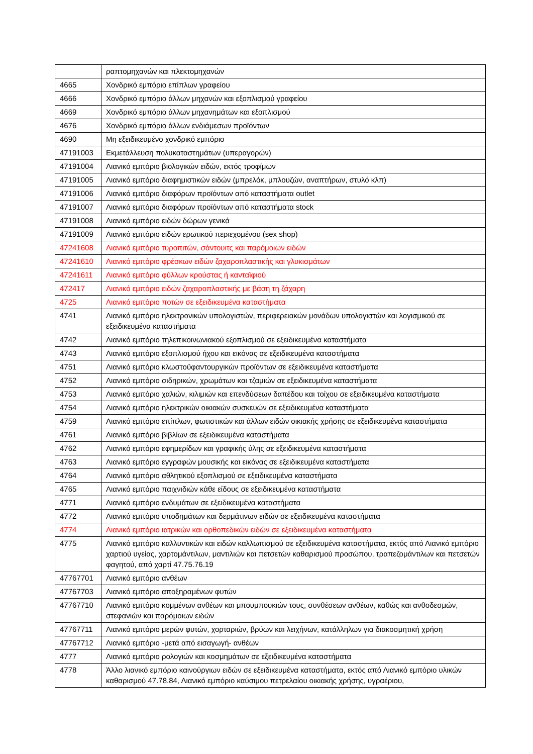| | ραπτομηχανών και πλεκτομηχανών |
| 4665 | Χονδρικό εμπόριο επίπλων γραφείου |
| 4666 | Χονδρικό εμπόριο άλλων μηχανών και εξοπλισμού γραφείου |
| 4669 | Χονδρικό εμπόριο άλλων μηχανημάτων και εξοπλισμού |
| 4676 | Χονδρικό εμπόριο άλλων ενδιάμεσων προϊόντων |
| 4690 | Μη εξειδικευμένο χονδρικό εμπόριο |
| 47191003 | Εκμετάλλευση πολυκαταστημάτων (υπεραγορών) |
| 47191004 | Λιανικό εμπόριο βιολογικών ειδών, εκτός τροφίμων |
| 47191005 | Λιανικό εμπόριο διαφημιστικών ειδών (μπρελόκ, μπλουζών, αναπτήρων, στυλό κλπ) |
| 47191006 | Λιανικό εμπόριο διαφόρων προϊόντων από καταστήματα outlet |
| 47191007 | Λιανικό εμπόριο διαφόρων προϊόντων από καταστήματα stock |
| 47191008 | Λιανικό εμπόριο ειδών δώρων γενικά |
| 47191009 | Λιανικό εμπόριο ειδών ερωτικού περιεχομένου (sex shop) |
| 47241608 | Λιανικό εμπόριο τυροπιτών, σάντουιτς και παρόμοιων ειδών |
| 47241610 | Λιανικό εμπόριο φρέσκων ειδών ζαχαροπλαστικής και γλυκισμάτων |
| 47241611 | Λιανικό εμπόριο φύλλων κρούστας ή κανταϊφιού |
| 472417 | Λιανικό εμπόριο ειδών ζαχαροπλαστικής με βάση τη ζάχαρη |
| 4725 | Λιανικό εμπόριο ποτών σε εξειδικευμένα καταστήματα |
| 4741 | Λιανικό εμπόριο ηλεκτρονικών υπολογιστών, περιφερειακών μονάδων υπολογιστών και λογισμικού σε εξειδικευμένα καταστήματα |
| 4742 | Λιανικό εμπόριο τηλεπικοινωνιακού εξοπλισμού σε εξειδικευμένα καταστήματα |
| 4743 | Λιανικό εμπόριο εξοπλισμού ήχου και εικόνας σε εξειδικευμένα καταστήματα |
| 4751 | Λιανικό εμπόριο κλωστοϋφαντουργικών προϊόντων σε εξειδικευμένα καταστήματα |
| 4752 | Λιανικό εμπόριο σιδηρικών, χρωμάτων και τζαμιών σε εξειδικευμένα καταστήματα |
| 4753 | Λιανικό εμπόριο χαλιών, κιλιμιών και επενδύσεων δαπέδου και τοίχου σε εξειδικευμένα καταστήματα |
| 4754 | Λιανικό εμπόριο ηλεκτρικών οικιακών συσκευών σε εξειδικευμένα καταστήματα |
| 4759 | Λιανικό εμπόριο επίπλων, φωτιστικών και άλλων ειδών οικιακής χρήσης σε εξειδικευμένα καταστήματα |
| 4761 | Λιανικό εμπόριο βιβλίων σε εξειδικευμένα καταστήματα |
| 4762 | Λιανικό εμπόριο εφημερίδων και γραφικής ύλης σε εξειδικευμένα καταστήματα |
| 4763 | Λιανικό εμπόριο εγγραφών μουσικής και εικόνας σε εξειδικευμένα καταστήματα |
| 4764 | Λιανικό εμπόριο αθλητικού εξοπλισμού σε εξειδικευμένα καταστήματα |
| 4765 | Λιανικό εμπόριο παιχνιδιών κάθε είδους σε εξειδικευμένα καταστήματα |
| 4771 | Λιανικό εμπόριο ενδυμάτων σε εξειδικευμένα καταστήματα |
| 4772 | Λιανικό εμπόριο υποδημάτων και δερμάτινων ειδών σε εξειδικευμένα καταστήματα |
| 4774 | Λιανικό εμπόριο ιατρικών και ορθοπεδικών ειδών σε εξειδικευμένα καταστήματα |
| 4775 | Λιανικό εμπόριο καλλυντικών και ειδών καλλωπισμού σε εξειδικευμένα καταστήματα, εκτός από Λιανικό εμπόριο χαρτιού υγείας, χαρτομάντιλων, μαντιλιών και πετσετών καθαρισμού προσώπου, τραπεζομάντιλων και πετσετών φαγητού, από χαρτί 47.75.76.19 |
| 47767701 | Λιανικό εμπόριο ανθέων |
| 47767703 | Λιανικό εμπόριο αποξηραμένων φυτών |
| 47767710 | Λιανικό εμπόριο κομμένων ανθέων και μπουμπουκιών τους, συνθέσεων ανθέων, καθώς και ανθοδεσμών, στεφανιών και παρόμοιων ειδών |
| 47767711 | Λιανικό εμπόριο μερών φυτών, χορταριών, βρύων και λειχήνων, κατάλληλων για διακοσμητική χρήση |
| 47767712 | Λιανικό εμπόριο -μετά από εισαγωγή- ανθέων |
| 4777 | Λιανικό εμπόριο ρολογιών και κοσμημάτων σε εξειδικευμένα καταστήματα |
| 4778 | Άλλο λιανικό εμπόριο καινούργιων ειδών σε εξειδικευμένα καταστήματα, εκτός από Λιανικό εμπόριο υλικών καθαρισμού 47.78.84, Λιανικό εμπόριο καύσιμου πετρελαίου οικιακής χρήσης, υγραέριου, |